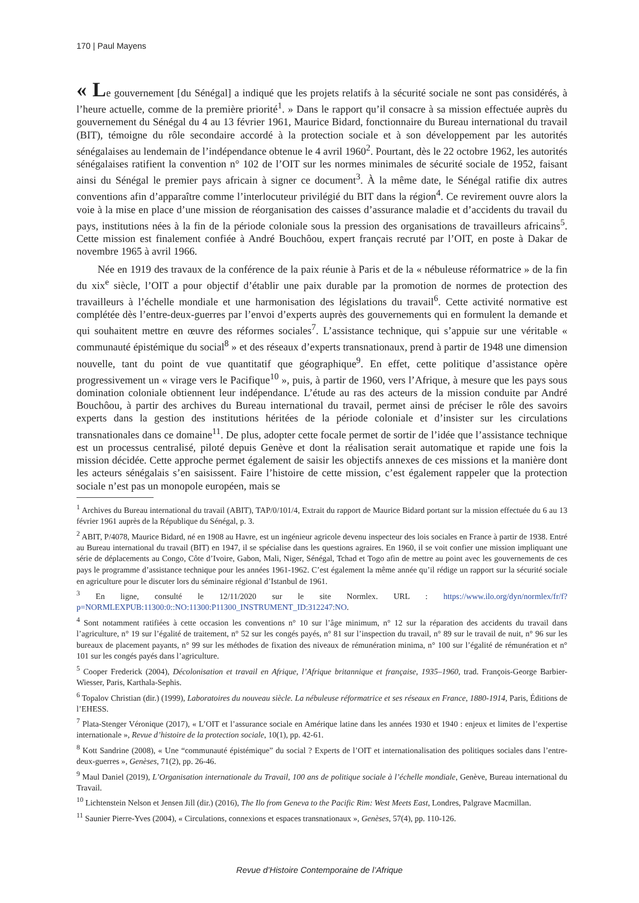170 | Paul Mayens
« Le gouvernement [du Sénégal] a indiqué que les projets relatifs à la sécurité sociale ne sont pas considérés, à l’heure actuelle, comme de la première priorité<sup>1</sup>. » Dans le rapport qu’il consacre à sa mission effectuée auprès du gouvernement du Sénégal du 4 au 13 février 1961, Maurice Bidard, fonctionnaire du Bureau international du travail (BIT), témoigne du rôle secondaire accordé à la protection sociale et à son développement par les autorités sénégalaises au lendemain de l’indépendance obtenue le 4 avril 1960<sup>2</sup>. Pourtant, dès le 22 octobre 1962, les autorités sénégalaises ratifient la convention n° 102 de l’OIT sur les normes minimales de sécurité sociale de 1952, faisant ainsi du Sénégal le premier pays africain à signer ce document<sup>3</sup>. À la même date, le Sénégal ratifie dix autres conventions afin d’apparaître comme l’interlocuteur privilégié du BIT dans la région<sup>4</sup>. Ce revirement ouvre alors la voie à la mise en place d’une mission de réorganisation des caisses d’assurance maladie et d’accidents du travail du pays, institutions nées à la fin de la période coloniale sous la pression des organisations de travailleurs africains<sup>5</sup>. Cette mission est finalement confiée à André Bouchôou, expert français recruté par l’OIT, en poste à Dakar de novembre 1965 à avril 1966.
Née en 1919 des travaux de la conférence de la paix réunie à Paris et de la « nébuleuse réformatrice » de la fin du xix<sup>e</sup> siècle, l’OIT a pour objectif d’établir une paix durable par la promotion de normes de protection des travailleurs à l’échelle mondiale et une harmonisation des législations du travail<sup>6</sup>. Cette activité normative est complétée dès l’entre-deux-guerres par l’envoi d’experts auprès des gouvernements qui en formulent la demande et qui souhaitent mettre en œuvre des réformes sociales<sup>7</sup>. L’assistance technique, qui s’appuie sur une véritable « communauté épistémique du social<sup>8</sup> » et des réseaux d’experts transnationaux, prend à partir de 1948 une dimension nouvelle, tant du point de vue quantitatif que géographique<sup>9</sup>. En effet, cette politique d’assistance opère progressivement un « virage vers le Pacifique<sup>10</sup> », puis, à partir de 1960, vers l’Afrique, à mesure que les pays sous domination coloniale obtiennent leur indépendance. L’étude au ras des acteurs de la mission conduite par André Bouchôou, à partir des archives du Bureau international du travail, permet ainsi de préciser le rôle des savoirs experts dans la gestion des institutions héritées de la période coloniale et d’insister sur les circulations transnationales dans ce domaine<sup>11</sup>. De plus, adopter cette focale permet de sortir de l’idée que l’assistance technique est un processus centralisé, piloté depuis Genève et dont la réalisation serait automatique et rapide une fois la mission décidée. Cette approche permet également de saisir les objectifs annexes de ces missions et la manière dont les acteurs sénégalais s’en saisissent. Faire l’histoire de cette mission, c’est également rappeler que la protection sociale n’est pas un monopole européen, mais se
<sup>1</sup> Archives du Bureau international du travail (ABIT), TAP/0/101/4, Extrait du rapport de Maurice Bidard portant sur la mission effectuée du 6 au 13 février 1961 auprès de la République du Sénégal, p. 3.
<sup>2</sup> ABIT, P/4078, Maurice Bidard, né en 1908 au Havre, est un ingénieur agricole devenu inspecteur des lois sociales en France à partir de 1938. Entré au Bureau international du travail (BIT) en 1947, il se spécialise dans les questions agraires. En 1960, il se voit confier une mission impliquant une série de déplacements au Congo, Côte d’Ivoire, Gabon, Mali, Niger, Sénégal, Tchad et Togo afin de mettre au point avec les gouvernements de ces pays le programme d’assistance technique pour les années 1961-1962. C’est également la même année qu’il rédige un rapport sur la sécurité sociale en agriculture pour le discuter lors du séminaire régional d’Istanbul de 1961.
<sup>3</sup> En ligne, consulté le 12/11/2020 sur le site Normlex. URL : https://www.ilo.org/dyn/normlex/fr/f?p=NORMLEXPUB:11300:0::NO:11300:P11300_INSTRUMENT_ID:312247:NO.
<sup>4</sup> Sont notamment ratifiées à cette occasion les conventions n° 10 sur l’âge minimum, n° 12 sur la réparation des accidents du travail dans l’agriculture, n° 19 sur l’égalité de traitement, n° 52 sur les congés payés, n° 81 sur l’inspection du travail, n° 89 sur le travail de nuit, n° 96 sur les bureaux de placement payants, n° 99 sur les méthodes de fixation des niveaux de rémunération minima, n° 100 sur l’égalité de rémunération et n° 101 sur les congés payés dans l’agriculture.
<sup>5</sup> Cooper Frederick (2004), Décolonisation et travail en Afrique, l’Afrique britannique et française, 1935–1960, trad. François-George Barbier-Wiesser, Paris, Karthala-Sephis.
<sup>6</sup> Topalov Christian (dir.) (1999), Laboratoires du nouveau siècle. La nébuleuse réformatrice et ses réseaux en France, 1880-1914, Paris, Éditions de l’EHESS.
<sup>7</sup> Plata-Stenger Véronique (2017), « L’OIT et l’assurance sociale en Amérique latine dans les années 1930 et 1940 : enjeux et limites de l’expertise internationale », Revue d’histoire de la protection sociale, 10(1), pp. 42-61.
<sup>8</sup> Kott Sandrine (2008), « Une “communauté épistémique” du social ? Experts de l’OIT et internationalisation des politiques sociales dans l’entre-deux-guerres », Genèses, 71(2), pp. 26-46.
<sup>9</sup> Maul Daniel (2019), L’Organisation internationale du Travail, 100 ans de politique sociale à l’échelle mondiale, Genève, Bureau international du Travail.
<sup>10</sup> Lichtenstein Nelson et Jensen Jill (dir.) (2016), The Ilo from Geneva to the Pacific Rim: West Meets East, Londres, Palgrave Macmillan.
<sup>11</sup> Saunier Pierre-Yves (2004), « Circulations, connexions et espaces transnationaux », Genèses, 57(4), pp. 110-126.
Revue d’Histoire Contemporaine de l’Afrique